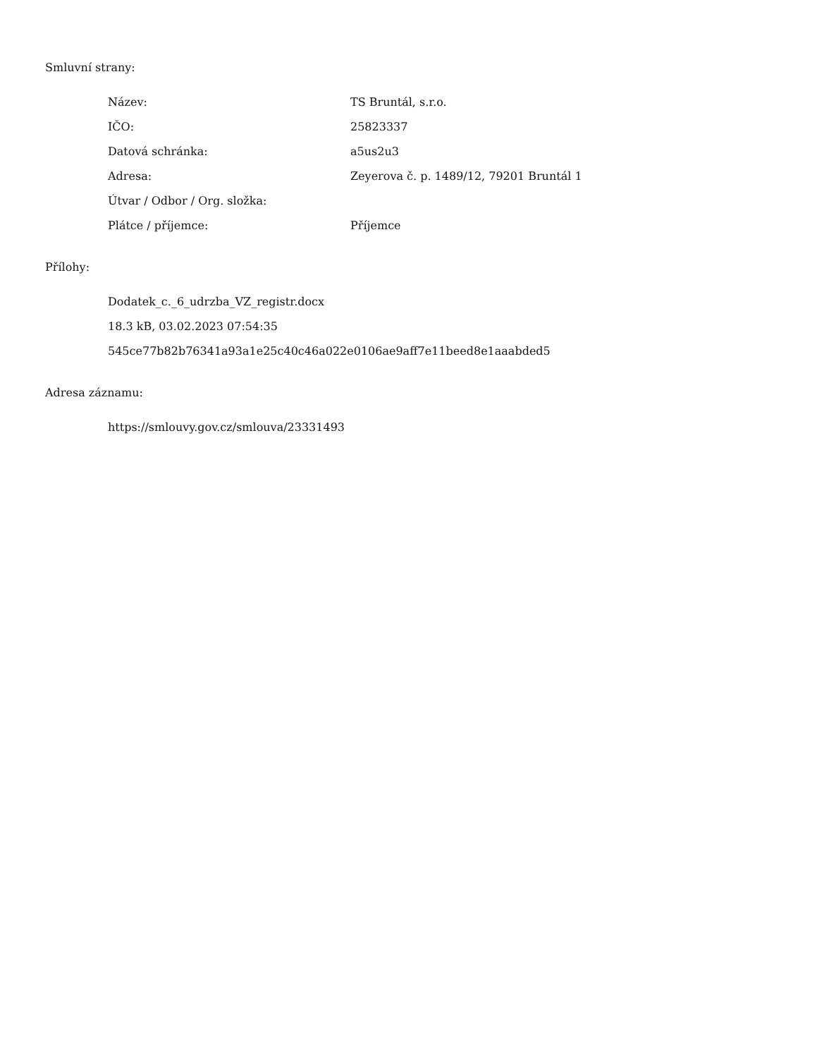Smluvní strany:
| Název: | TS Bruntál, s.r.o. |
| IČO: | 25823337 |
| Datová schránka: | a5us2u3 |
| Adresa: | Zeyerova č. p. 1489/12, 79201 Bruntál 1 |
| Útvar / Odbor / Org. složka: | |
| Plátce / příjemce: | Příjemce |
Přílohy:
Dodatek_c._6_udrzba_VZ_registr.docx
18.3 kB, 03.02.2023 07:54:35
545ce77b82b76341a93a1e25c40c46a022e0106ae9aff7e11beed8e1aaabded5
Adresa záznamu:
https://smlouvy.gov.cz/smlouva/23331493